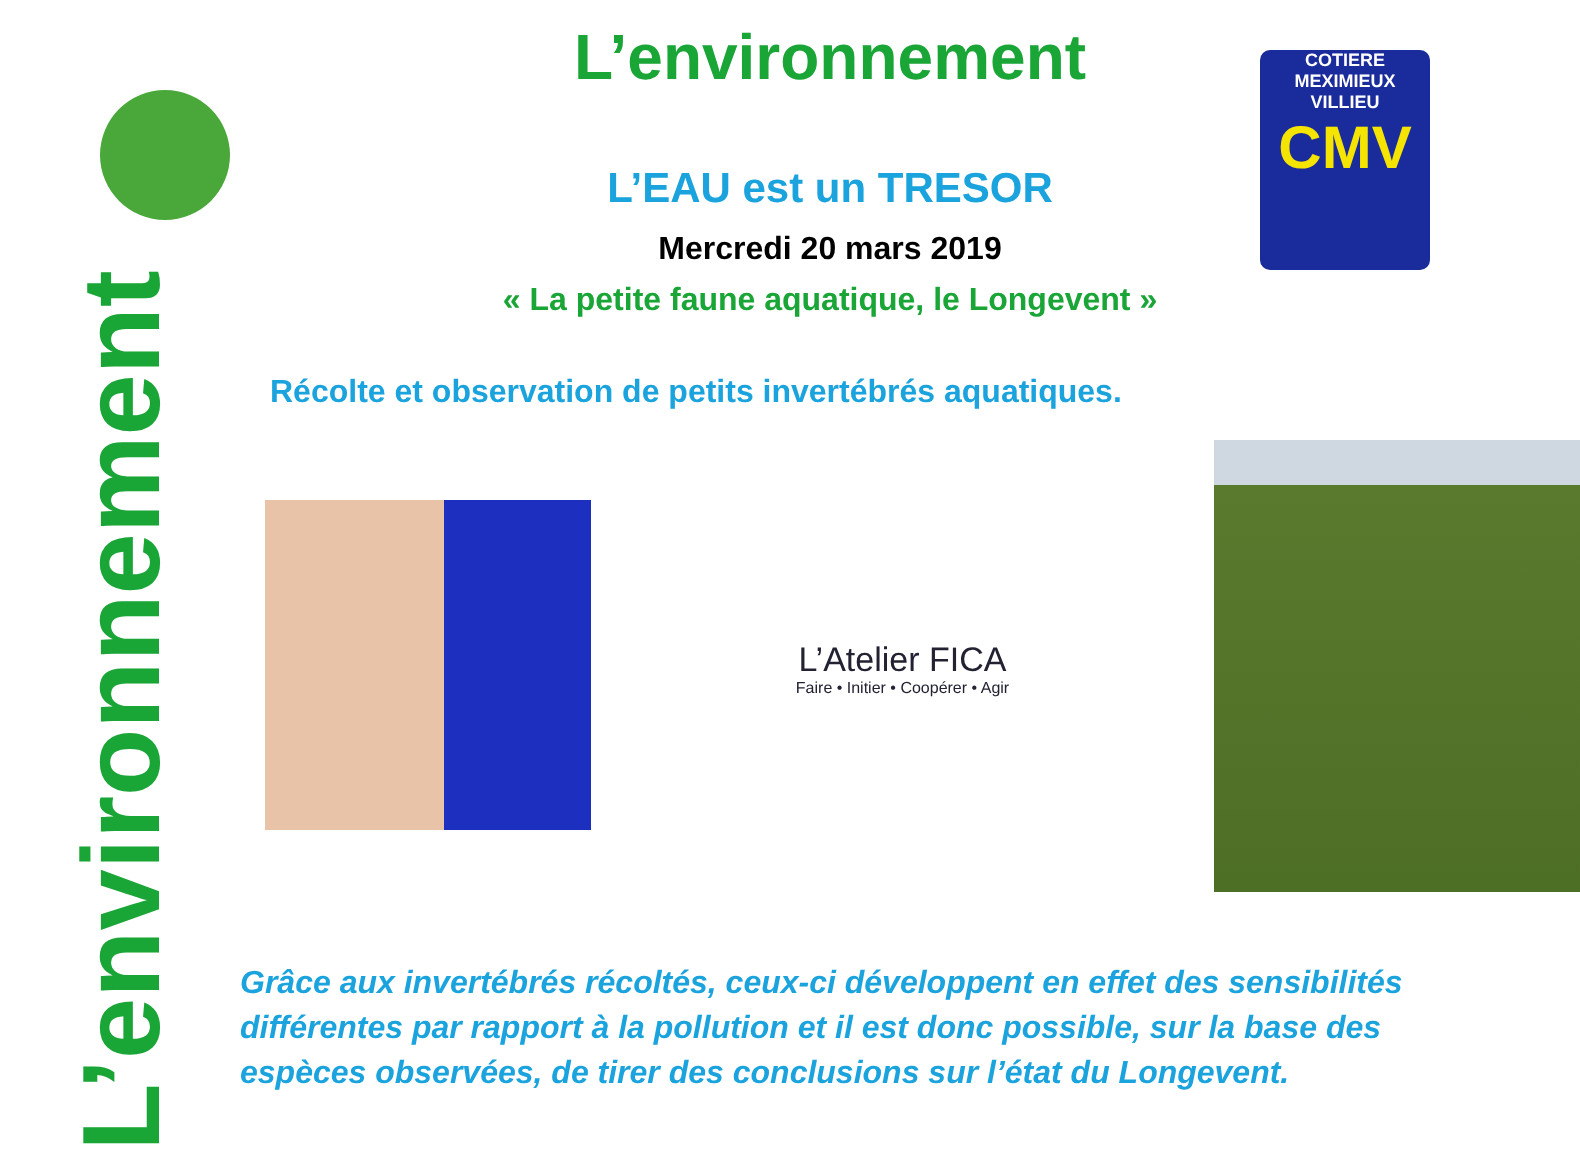COTIERE
MEXIMIEUX VILLIEU
CMV
L’environnement
L’environnement
L’EAU est un TRESOR
Mercredi 20 mars 2019
« La petite faune aquatique, le Longevent »
Récolte et observation de petits invertébrés aquatiques.
L’Atelier FICA
Faire • Initier • Coopérer • Agir
Grâce aux invertébrés récoltés, ceux-ci développent en effet des sensibilités différentes par rapport à la pollution et il est donc possible, sur la base des espèces observées, de tirer des conclusions sur l’état du Longevent.